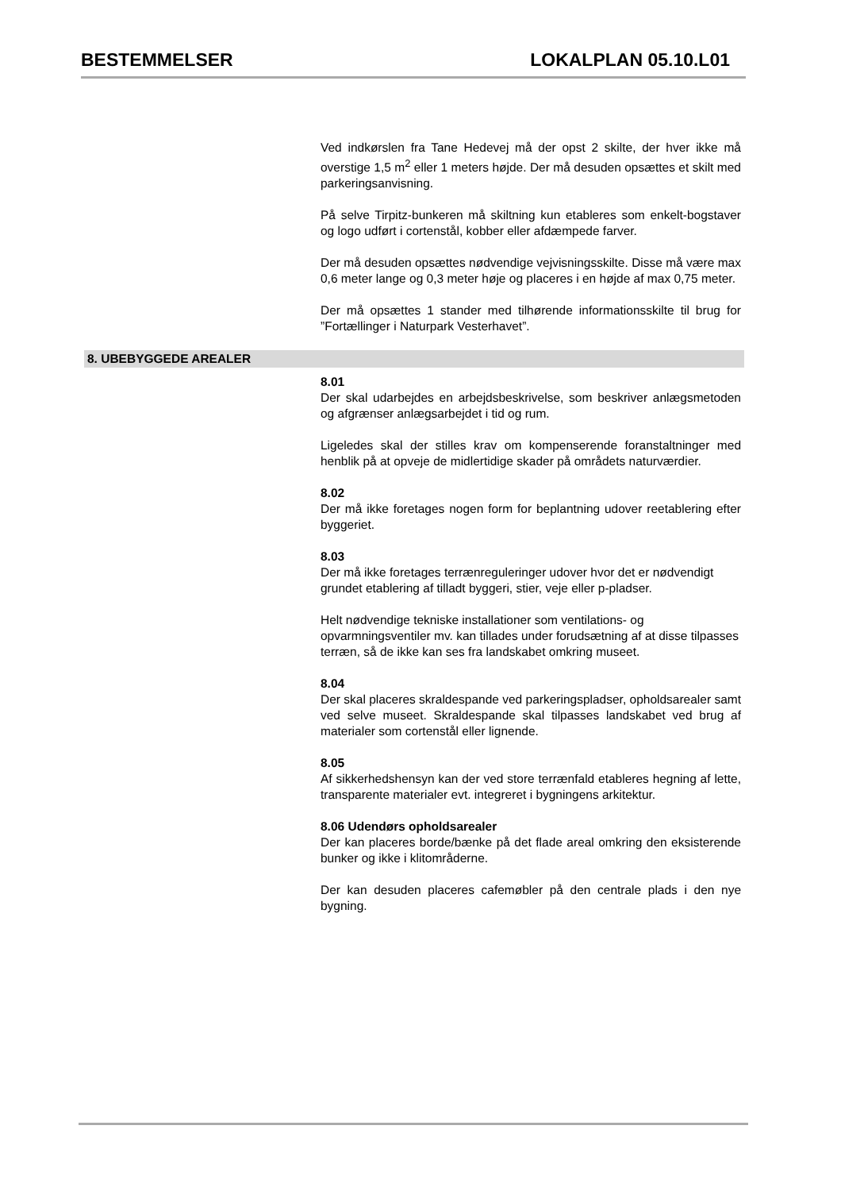BESTEMMELSER LOKALPLAN 05.10.L01
Ved indkørslen fra Tane Hedevej må der opst 2 skilte, der hver ikke må overstige 1,5 m<sup>2</sup> eller 1 meters højde. Der må desuden opsættes et skilt med parkeringsanvisning.
På selve Tirpitz-bunkeren må skiltning kun etableres som enkelt-bogstaver og logo udført i cortenstål, kobber eller afdæmpede farver.
Der må desuden opsættes nødvendige vejvisningsskilte. Disse må være max 0,6 meter lange og 0,3 meter høje og placeres i en højde af max 0,75 meter.
Der må opsættes 1 stander med tilhørende informationsskilte til brug for ”Fortællinger i Naturpark Vesterhavet”.
8. UBEBYGGEDE AREALER
8.01
Der skal udarbejdes en arbejdsbeskrivelse, som beskriver anlægsmetoden og afgrænser anlægsarbejdet i tid og rum.
Ligeledes skal der stilles krav om kompenserende foranstaltninger med henblik på at opveje de midlertidige skader på områdets naturværdier.
8.02
Der må ikke foretages nogen form for beplantning udover reetablering efter byggeriet.
8.03
Der må ikke foretages terrænreguleringer udover hvor det er nødvendigt grundet etablering af tilladt byggeri, stier, veje eller p-pladser.
Helt nødvendige tekniske installationer som ventilations- og opvarmningsventiler mv. kan tillades under forudsætning af at disse tilpasses terræn, så de ikke kan ses fra landskabet omkring museet.
8.04
Der skal placeres skraldespande ved parkeringspladser, opholdsarealer samt ved selve museet. Skraldespande skal tilpasses landskabet ved brug af materialer som cortenstål eller lignende.
8.05
Af sikkerhedshensyn kan der ved store terrænfald etableres hegning af lette, transparente materialer evt. integreret i bygningens arkitektur.
8.06 Udendørs opholdsarealer
Der kan placeres borde/bænke på det flade areal omkring den eksisterende bunker og ikke i klitområderne.
Der kan desuden placeres cafemøbler på den centrale plads i den nye bygning.